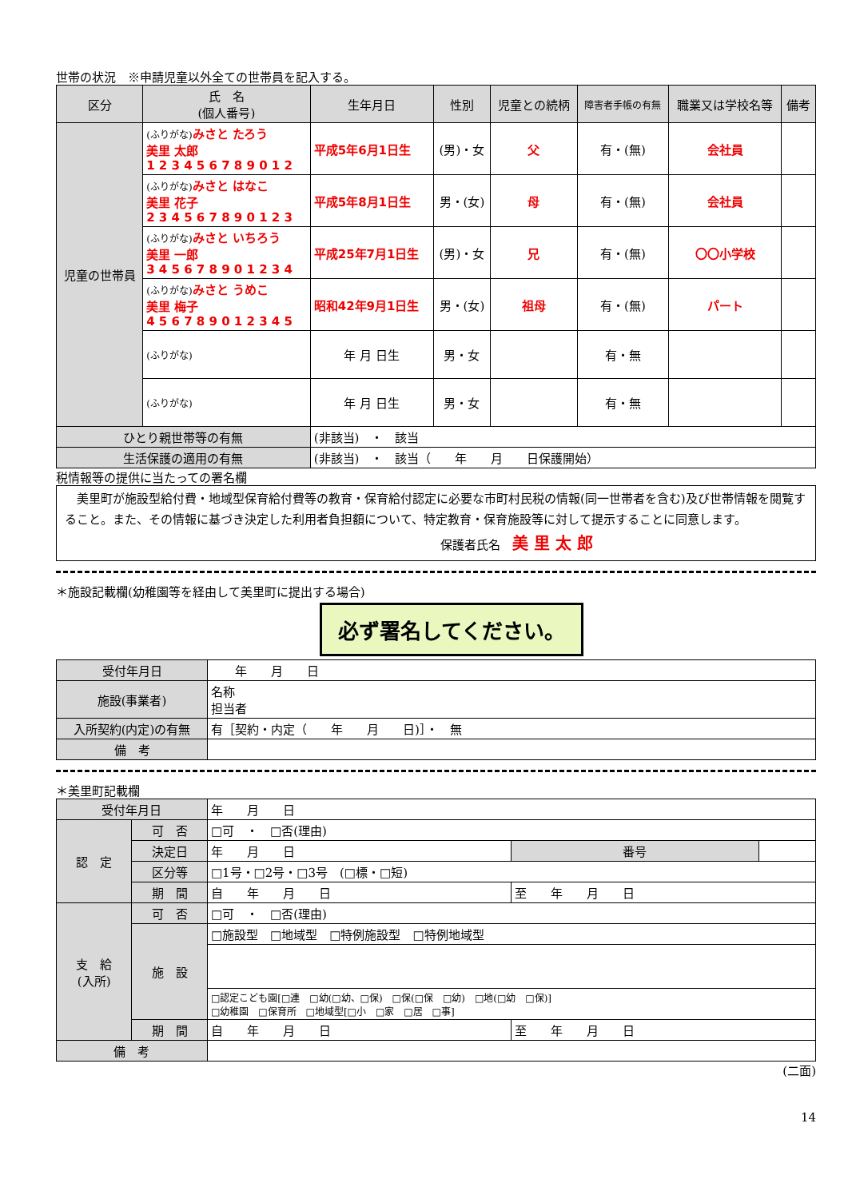世帯の状況　※申請児童以外全ての世帯員を記入する。
| 区分 | 氏 名 (個人番号) | 生年月日 | 性別 | 児童との続柄 | 障害者手帳の有無 | 職業又は学校名等 | 備考 |
| --- | --- | --- | --- | --- | --- | --- | --- |
| 児童の世帯員 | (ふりがな) みさと たろう 美里 太郎 1 2 3 4 5 6 7 8 9 0 1 2 | 平成5年6月1日生 | (男)・女 | 父 | 有・(無) | 会社員 | |
| | (ふりがな) みさと はなこ 美里 花子 2 3 4 5 6 7 8 9 0 1 2 3 | 平成5年8月1日生 | 男・(女) | 母 | 有・(無) | 会社員 | |
| | (ふりがな) みさと いちろう 美里 一郎 3 4 5 6 7 8 9 0 1 2 3 4 | 平成25年7月1日生 | (男)・女 | 兄 | 有・(無) | 〇〇小学校 | |
| | (ふりがな) みさと うめこ 美里 梅子 4 5 6 7 8 9 0 1 2 3 4 5 | 昭和42年9月1日生 | 男・(女) | 祖母 | 有・(無) | パート | |
| | (ふりがな) | 年 月 日生 | 男・女 | | 有・無 | | |
| | (ふりがな) | 年 月 日生 | 男・女 | | 有・無 | | |
| ひとり親世帯等の有無 | | (非該当) ・ 該当 | | | | | |
| 生活保護の適用の有無 | | (非該当) ・ 該当（ 年 月 日保護開始） | | | | | |
税情報等の提供に当たっての署名欄
　美里町が施設型給付費・地域型保育給付費等の教育・保育給付認定に必要な市町村民税の情報(同一世帯者を含む)及び世帯情報を閲覧すること。また、その情報に基づき決定した利用者負担額について、特定教育・保育施設等に対して提示することに同意します。
保護者氏名　美 里 太 郎
＊施設記載欄(幼稚園等を経由して美里町に提出する場合)
必ず署名してください。
| 受付年月日 | 年 月 日 |
| 施設(事業者) | 名称 担当者 |
| 入所契約(内定)の有無 | 有［契約・内定（ 年 月 日)］・ 無 |
| 備 考 | |
＊美里町記載欄
| 受付年月日 | | 年 月 日 | | |
| 認 定 | 可 否 | □可 ・ □否(理由) | | |
| | 決定日 | 年 月 日 | 番号 | |
| | 区分等 | □1号・□2号・□3号 (□標・□短) | | |
| | 期 間 | 自 年 月 日 | 至 年 月 日 | |
| 支 給 (入所) | 可 否 | □可 ・ □否(理由) | | |
| | 施 設 | □施設型 □地域型 □特例施設型 □特例地域型 | | |
| | | □認定こども園[□連 □幼(□幼、□保) □保(□保 □幼) □地(□幼 □保)] □幼稚園 □保育所 □地域型[□小 □家 □居 □事] | | |
| | 期 間 | 自 年 月 日 | 至 年 月 日 | |
| 備 考 | | | | |
(二面)
14